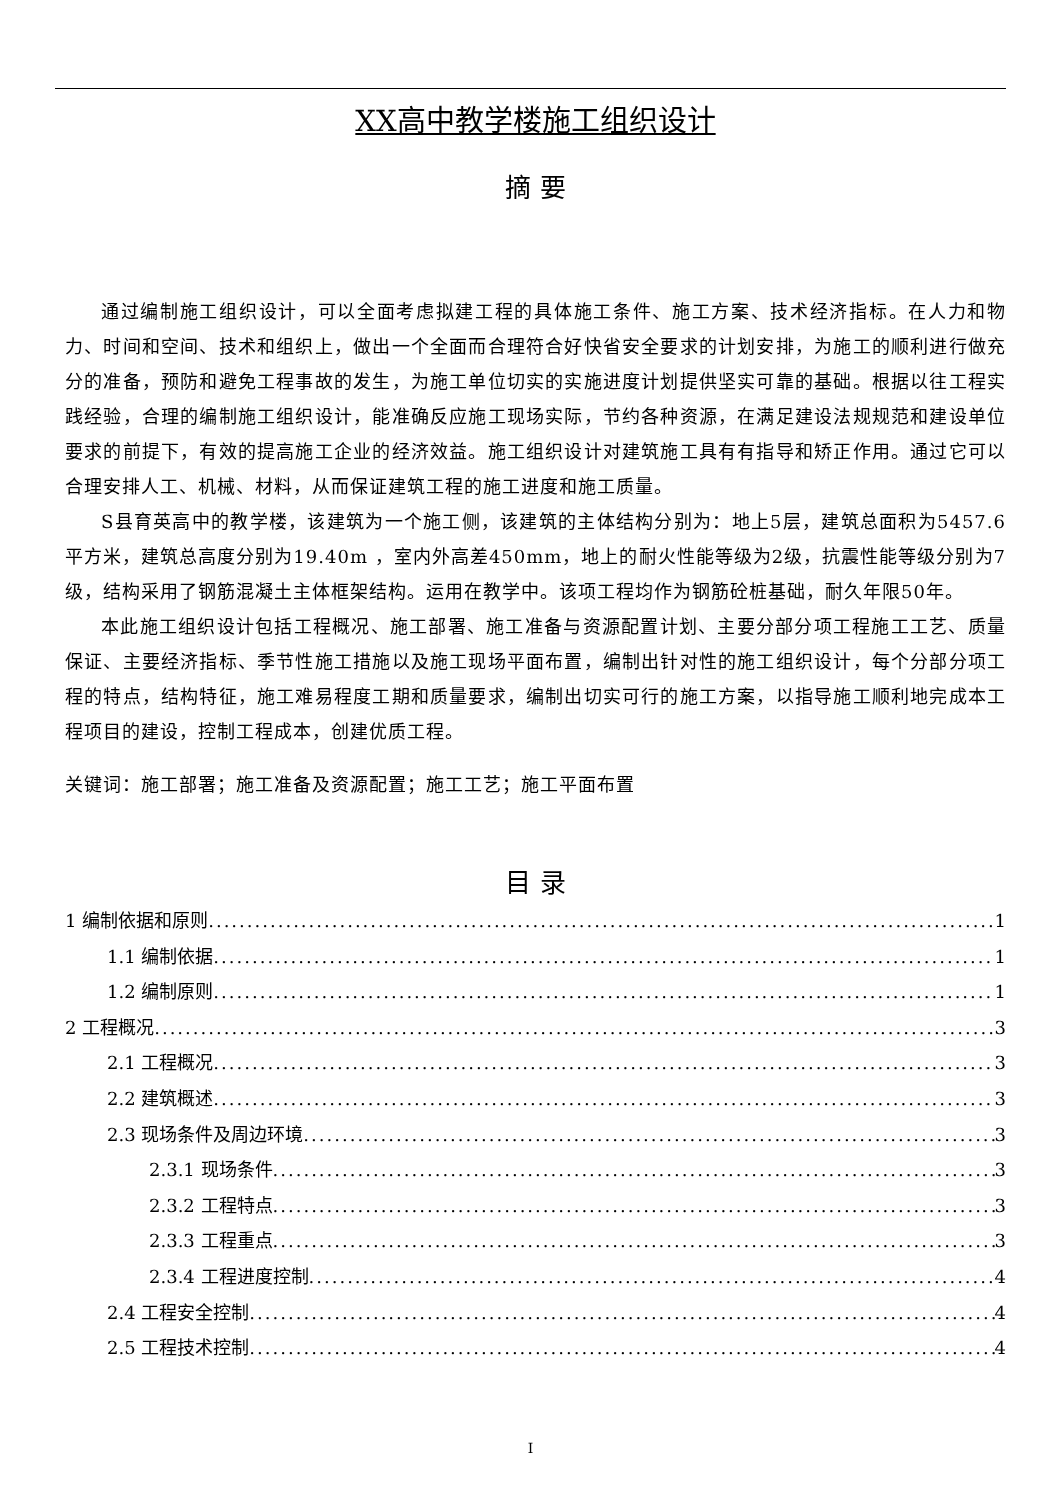XX高中教学楼施工组织设计
摘 要
通过编制施工组织设计，可以全面考虑拟建工程的具体施工条件、施工方案、技术经济指标。在人力和物力、时间和空间、技术和组织上，做出一个全面而合理符合好快省安全要求的计划安排，为施工的顺利进行做充分的准备，预防和避免工程事故的发生，为施工单位切实的实施进度计划提供坚实可靠的基础。根据以往工程实践经验，合理的编制施工组织设计，能准确反应施工现场实际，节约各种资源，在满足建设法规规范和建设单位要求的前提下，有效的提高施工企业的经济效益。施工组织设计对建筑施工具有有指导和矫正作用。通过它可以合理安排人工、机械、材料，从而保证建筑工程的施工进度和施工质量。
S县育英高中的教学楼，该建筑为一个施工侧，该建筑的主体结构分别为：地上5层，建筑总面积为5457.6平方米，建筑总高度分别为19.40m ，室内外高差450mm，地上的耐火性能等级为2级，抗震性能等级分别为7级，结构采用了钢筋混凝土主体框架结构。运用在教学中。该项工程均作为钢筋砼桩基础，耐久年限50年。
本此施工组织设计包括工程概况、施工部署、施工准备与资源配置计划、主要分部分项工程施工工艺、质量保证、主要经济指标、季节性施工措施以及施工现场平面布置，编制出针对性的施工组织设计，每个分部分项工程的特点，结构特征，施工难易程度工期和质量要求，编制出切实可行的施工方案，以指导施工顺利地完成本工程项目的建设，控制工程成本，创建优质工程。
关键词：施工部署；施工准备及资源配置；施工工艺；施工平面布置
目 录
1 编制依据和原则 1
1.1 编制依据 1
1.2 编制原则 1
2 工程概况 3
2.1 工程概况 3
2.2 建筑概述 3
2.3 现场条件及周边环境 3
2.3.1 现场条件 3
2.3.2 工程特点 3
2.3.3 工程重点 3
2.3.4 工程进度控制 4
2.4 工程安全控制 4
2.5 工程技术控制 4
I